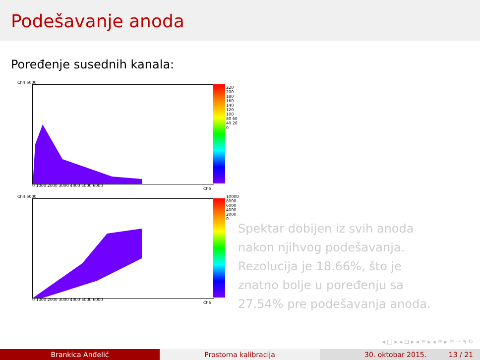Podešavanje anoda
Poređenje susednih kanala:
Ch4 6000
Ch5
0 1000 2000 3000 4000 5000 6000
220 200 180 160 140 120 100 80 60 40 20 0
Ch4 6000
Ch5
0 1000 2000 3000 4000 5000 6000
10000 8000 6000 4000 2000 0
Spektar dobijen iz svih anoda
nakon njihvog podešavanja.
Rezolucija je 18.66%, što je
znatno bolje u poređenju sa
27.54% pre podešavanja anoda.
◂ □ ▸ ◂ ⊡ ▸ ◂ ≡ ▸ ◂ ≡ ▸ ≡ ∽ ۹ ↻
Brankica Anđelić Prostorna kalibracija 30. oktobar 2015. 13 / 21